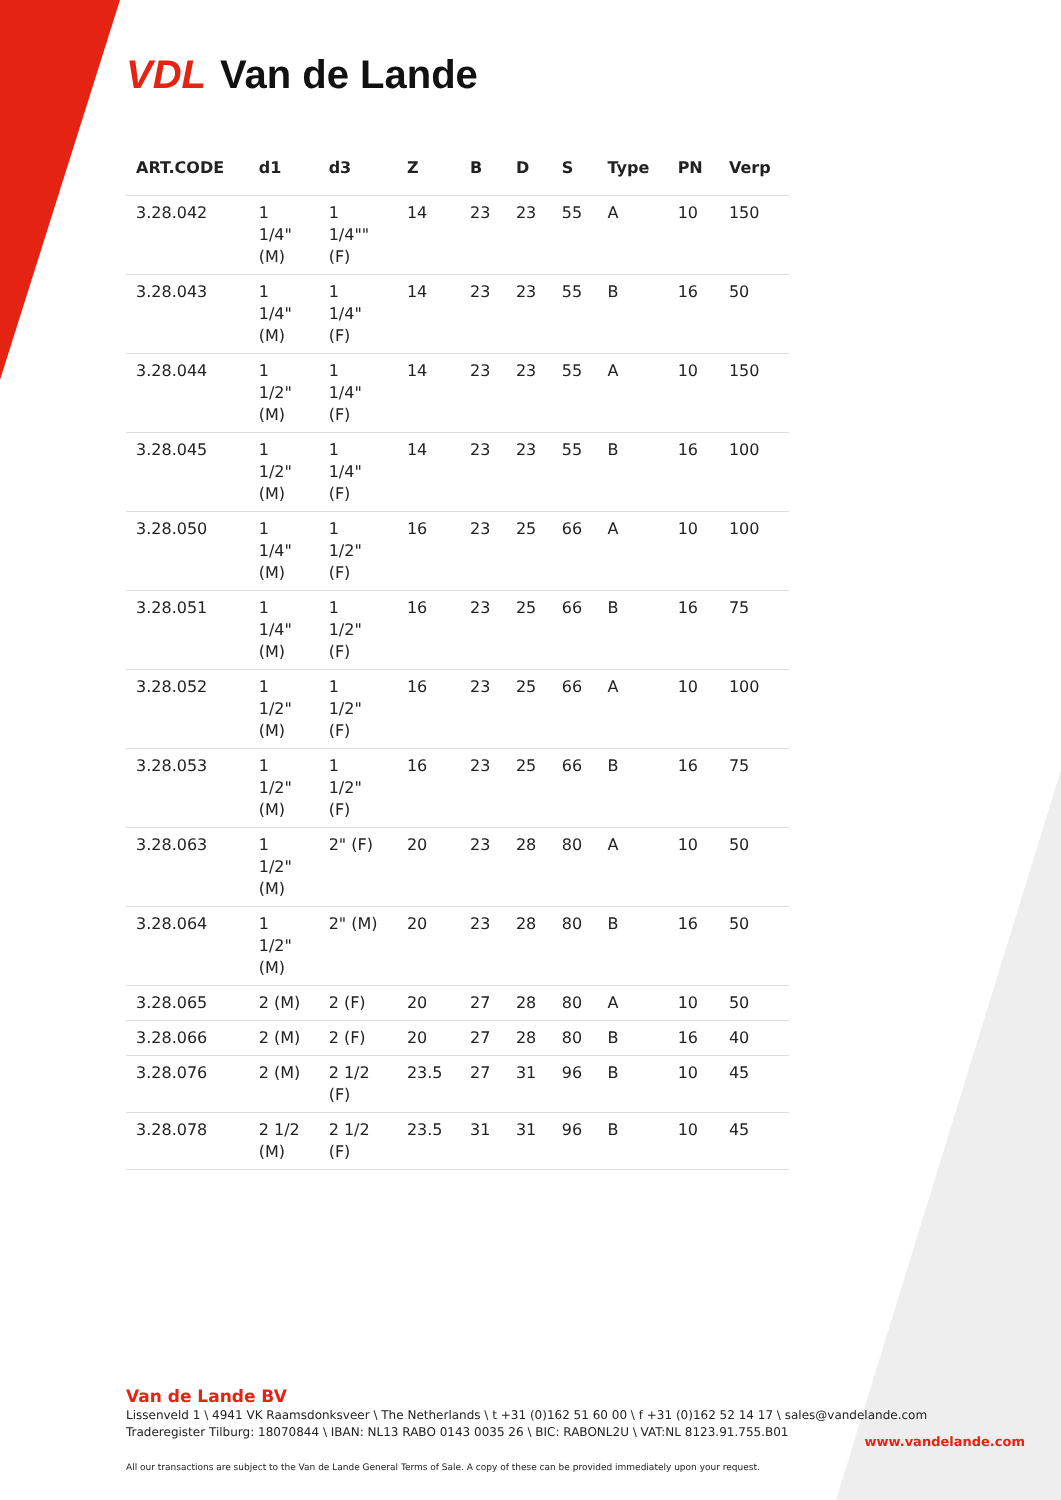VDL Van de Lande
| ART.CODE | d1 | d3 | Z | B | D | S | Type | PN | Verp |
| --- | --- | --- | --- | --- | --- | --- | --- | --- | --- |
| 3.28.042 | 1 1/4" (M) | 1 1/4"" (F) | 14 | 23 | 23 | 55 | A | 10 | 150 |
| 3.28.043 | 1 1/4" (M) | 1 1/4" (F) | 14 | 23 | 23 | 55 | B | 16 | 50 |
| 3.28.044 | 1 1/2" (M) | 1 1/4" (F) | 14 | 23 | 23 | 55 | A | 10 | 150 |
| 3.28.045 | 1 1/2" (M) | 1 1/4" (F) | 14 | 23 | 23 | 55 | B | 16 | 100 |
| 3.28.050 | 1 1/4" (M) | 1 1/2" (F) | 16 | 23 | 25 | 66 | A | 10 | 100 |
| 3.28.051 | 1 1/4" (M) | 1 1/2" (F) | 16 | 23 | 25 | 66 | B | 16 | 75 |
| 3.28.052 | 1 1/2" (M) | 1 1/2" (F) | 16 | 23 | 25 | 66 | A | 10 | 100 |
| 3.28.053 | 1 1/2" (M) | 1 1/2" (F) | 16 | 23 | 25 | 66 | B | 16 | 75 |
| 3.28.063 | 1 1/2" (M) | 2" (F) | 20 | 23 | 28 | 80 | A | 10 | 50 |
| 3.28.064 | 1 1/2" (M) | 2" (M) | 20 | 23 | 28 | 80 | B | 16 | 50 |
| 3.28.065 | 2 (M) | 2 (F) | 20 | 27 | 28 | 80 | A | 10 | 50 |
| 3.28.066 | 2 (M) | 2 (F) | 20 | 27 | 28 | 80 | B | 16 | 40 |
| 3.28.076 | 2 (M) | 2 1/2 (F) | 23.5 | 27 | 31 | 96 | B | 10 | 45 |
| 3.28.078 | 2 1/2 (M) | 2 1/2 (F) | 23.5 | 31 | 31 | 96 | B | 10 | 45 |
Van de Lande BV
Lissenveld 1 \ 4941 VK Raamsdonksveer \ The Netherlands \ t +31 (0)162 51 60 00 \ f +31 (0)162 52 14 17 \ sales@vandelande.com
Traderegister Tilburg: 18070844 \ IBAN: NL13 RABO 0143 0035 26 \ BIC: RABONL2U \ VAT:NL 8123.91.755.B01
All our transactions are subject to the Van de Lande General Terms of Sale. A copy of these can be provided immediately upon your request.
www.vandelande.com